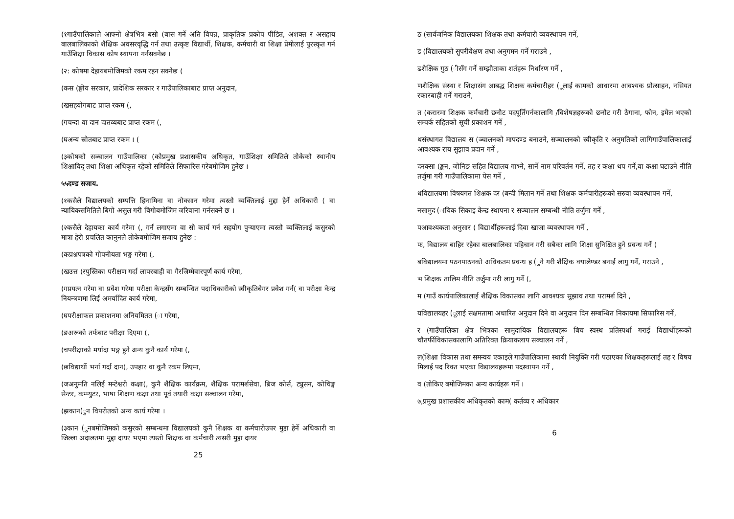(१गाउँपालिकाले आफ्नो क्षेत्रभित्र बसो (बास गर्ने अति विपन्न, प्राकृतिक प्रकोप पीडित, अशक्त र असहाय बालबालिकाको शैक्षिक अवसरवृद्धि गर्न तथा उत्कृष्ट विद्यार्थी, शिक्षक, कर्मचारी वा शिक्षा प्रेमीलाई पुरस्कृत गर्न गाउँशिक्षा विकास कोष स्थापना गर्नसक्नेछ ।
(२: कोषमा देहायबमोजिमको रकम रहन सक्नेछ (
(कस (ङ्घीय सरकार, प्रादेशिक सरकार र गाउँपालिकाबाट प्राप्त अनुदान,
(खसहयोगबाट प्राप्त रकम (,
(गचन्दा वा दान दातव्यबाट प्राप्त रकम (,
(घअन्य स्रोतबाट प्राप्त रकम । (
(३कोषको सञ्चालन गाउँपालिका (कोप्रमुख प्रशासकीय अधिकृत, गाउँशिक्षा समितिले तोकेको स्थानीय शिक्षाविद् तथा शिक्षा अधिकृत रहेको समितिले सिफारिस गरेबमोजिम हुनेछ ।
५५दण्ड सजाय.
(१कसैले विद्यालयको सम्पत्ति हिनामिना वा नोक्सान गरेमा त्यस्तो व्यक्तिलाई मुद्दा हेर्ने अधिकारी ( वा न्यायिकसमितिले बिगो असुल गरी बिगोबमोजिम जरिवाना गर्नसक्ने छ ।
(२कसैले देहायका कार्य गरेमा (, गर्न लगाएमा वा सो कार्य गर्न सहयोग पुऱ्याएमा त्यस्तो व्यक्तिलाई कसुरको मात्रा हेरी प्रचलित कानुनले तोकेबमोजिम सजाय हुनेछ :
(कप्रश्नपत्रको गोपनीयता भङ्ग गरेमा (,
(खउत्त (रपुस्तिका परीक्षण गर्दा लापरबाही वा गैरजिम्मेवारपूर्ण कार्य गरेमा,
(गप्रयत्न गरेमा वा प्रवेश गरेमा परीक्षा केन्द्रसँग सम्बन्धित पदाधिकारीको स्वीकृतिबेगर प्रवेश गर्न( वा परीक्षा केन्द्र नियन्त्रणमा लिई अमर्यादित कार्य गरेमा,
(घपरीक्षाफल प्रकाशनमा अनियमितत (ा गरेमा,
(ङअरूको तर्फबाट परीक्षा दिएमा (,
(चपरीक्षाको मर्यादा भङ्ग हुने अन्य कुनै कार्य गरेमा (,
(छविद्यार्थी भर्ना गर्दा दान(, उपहार वा कुनै रकम लिएमा,
(जअनुमति नलिई मन्टेश्वरी कक्षा(, कुनै शैक्षिक कार्यक्रम, शैक्षिक परामर्शसेवा, ब्रिज कोर्स, ट्युसन, कोचिङ्ग सेन्टर, कम्प्युटर, भाषा शिक्षण कक्षा तथा पूर्व तयारी कक्षा सञ्चालन गरेमा,
(झकान(ुन विपरीतको अन्य कार्य गरेमा ।
(३कान (ुनबमोजिमको कसुरको सम्बन्धमा विद्यालयको कुनै शिक्षक वा कर्मचारीउपर मुद्दा हेर्ने अधिकारी वा जिल्ला अदालतमा मुद्दा दायर भएमा त्यस्तो शिक्षक वा कर्मचारी त्यसरी मुद्दा दायर
25
ठ (सार्वजनिक विद्यालयका शिक्षक तथा कर्मचारी व्यवस्थापन गर्ने,
ड (विद्यालयको सुपरीवेक्षण तथा अनुगमन गर्ने गराउने ,
ढशैक्षिक गुठ (ीसँग गर्ने सम्झौताका शर्तहरू निर्धारण गर्ने ,
णशैक्षिक संस्था र शिक्षासंग आबद्ध शिक्षक कर्मचारीहर (ूलाई कामको आधारमा आवश्यक प्रोत्साहन, नसियत रकारबाही गर्ने गराउने,
त (करारमा शिक्षक कर्मचारी छनौट पदपूर्तिगर्नकालागि /विशेषज्ञहरूको छनौट गरी ठेगाना, फोन, इमेल भएको सम्पर्क सहितको सूची प्रकाशन गर्ने ,
थसंस्थागत विद्यालय स (ञ्चालनको मापदण्ड बनाउने, सञ्चालनको स्वीकृति र अनुमतिको लागिगाउँपालिकालाई आवश्यक राय सुझाव प्रदान गर्ने ,
दनक्सा (ङ्कन, जोनिङ सहित विद्यालय गाभ्ने, सार्ने नाम परिवर्तन गर्ने, तह र कक्षा थप गर्ने,वा कक्षा घटाउने नीति तर्जुमा गरी गाउँपालिकामा पेस गर्ने ,
धविद्यालयमा विषयगत शिक्षक दर (बन्दी मिलान गर्ने तथा शिक्षक कर्मचारीहरूको सरुवा व्यवस्थापन गर्ने,
नसामुद (ायिक सिकाइ केन्द्र स्थापना र सञ्चालन सम्बन्धी नीति तर्जुमा गर्ने ,
पआवश्यकता अनुसार ( विद्यार्थीहरूलाई दिवा खाजा व्यवस्थापन गर्ने ,
फ, विद्यालय बाहिर रहेका बालबालिका पहिचान गरी सबैका लागि शिक्षा सुनिश्चित हुने प्रवन्ध गर्ने (
बविद्यालयमा पठनपाठनको अधिकतम प्रवन्ध ह (ुने गरी शैक्षिक क्यालेण्डर बनाई लागु गर्ने, गराउने ,
भ शिक्षक तालिम नीति तर्जुमा गरी लागु गर्ने (,
म (गाउँ कार्यपालिकालाई शैक्षिक विकासका लागि आवश्यक सुझाव तथा परामर्श दिने ,
यविद्यालयहर (ूलाई सक्षमतामा अधारित अनुदान दिने वा अनुदान दिन सम्बन्धित निकायमा सिफारिस गर्ने,
र (गाउँपालिका क्षेत्र भित्रका सामुदायिक विद्यालयहरू बिच स्वस्थ प्रतिस्पर्धा गराई विद्यार्थीहरूको चौतर्फीविकासकालागि अतिरिक्त क्रियाकलाप सञ्चालन गर्ने ,
ल(शिक्षा विकास तथा समन्वय एकाइले गाउँपालिकामा स्थायी नियुक्ति गरी पठाएका शिक्षकहरूलाई तह र विषय मिलाई पद रिक्त भएका विद्यालयहरूमा पदस्थापन गर्ने ,
व (तोकिए बमोजिमका अन्य कार्यहरू गर्ने ।
७,प्रमुख प्रशासकीय अधिकृतको काम( कर्तव्य र अधिकार
6